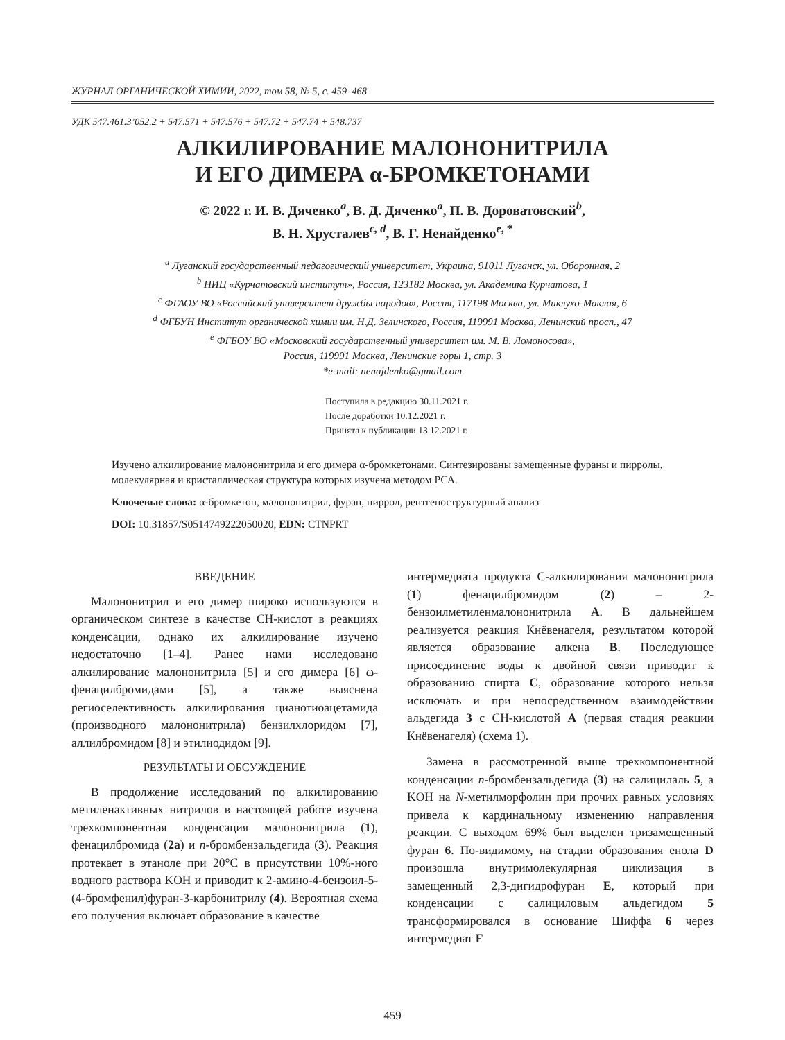ЖУРНАЛ ОРГАНИЧЕСКОЙ ХИМИИ, 2022, том 58, № 5, с. 459–468
УДК 547.461.3’052.2 + 547.571 + 547.576 + 547.72 + 547.74 + 548.737
АЛКИЛИРОВАНИЕ МАЛОНОНИТРИЛА
И ЕГО ДИМЕРА α-БРОМКЕТОНАМИ
© 2022 г. И. В. Дяченко<sup>a</sup>, В. Д. Дяченко<sup>a</sup>, П. В. Дороватовский<sup>b</sup>,
В. Н. Хрусталев<sup>c, d</sup>, В. Г. Ненайденко<sup>e, *</sup>
<sup>a</sup> Луганский государственный педагогический университет, Украина, 91011 Луганск, ул. Оборонная, 2
<sup>b</sup> НИЦ «Курчатовский институт», Россия, 123182 Москва, ул. Академика Курчатова, 1
<sup>c</sup> ФГАОУ ВО «Российский университет дружбы народов», Россия, 117198 Москва, ул. Миклухо-Маклая, 6
<sup>d</sup> ФГБУН Институт органической химии им. Н.Д. Зелинского, Россия, 119991 Москва, Ленинский просп., 47
<sup>e</sup> ФГБОУ ВО «Московский государственный университет им. М. В. Ломоносова»,
Россия, 119991 Москва, Ленинские горы 1, стр. 3
*e-mail: nenajdenko@gmail.com
Поступила в редакцию 30.11.2021 г.
После доработки 10.12.2021 г.
Принята к публикации 13.12.2021 г.
Изучено алкилирование малононитрила и его димера α-бромкетонами. Синтезированы замещенные фураны и пирролы, молекулярная и кристаллическая структура которых изучена методом РСА.
Ключевые слова: α-бромкетон, малононитрил, фуран, пиррол, рентгеноструктурный анализ
DOI: 10.31857/S0514749222050020, EDN: CTNPRT
ВВЕДЕНИЕ
Малононитрил и его димер широко используются в органическом синтезе в качестве CH-кислот в реакциях конденсации, однако их алкилирование изучено недостаточно [1–4]. Ранее нами исследовано алкилирование малононитрила [5] и его димера [6] ω-фенацилбромидами [5], а также выяснена региоселективность алкилирования цианотиоацетамида (производного малононитрила) бензилхлоридом [7], аллилбромидом [8] и этилиодидом [9].
РЕЗУЛЬТАТЫ И ОБСУЖДЕНИЕ
В продолжение исследований по алкилированию метиленактивных нитрилов в настоящей работе изучена трехкомпонентная конденсация малононитрила (1), фенацилбромида (2a) и n-бромбензальдегида (3). Реакция протекает в этаноле при 20°C в присутствии 10%-ного водного раствора KOH и приводит к 2-амино-4-бензоил-5-(4-бромфенил)фуран-3-карбонитрилу (4). Вероятная схема его получения включает образование в качестве
интермедиата продукта С-алкилирования малононитрила (1) фенацилбромидом (2) – 2-бензоилметиленмалононитрила A. В дальнейшем реализуется реакция Кнёвенагеля, результатом которой является образование алкена B. Последующее присоединение воды к двойной связи приводит к образованию спирта C, образование которого нельзя исключать и при непосредственном взаимодействии альдегида 3 с CH-кислотой A (первая стадия реакции Кнёвенагеля) (схема 1).
Замена в рассмотренной выше трехкомпонентной конденсации n-бромбензальдегида (3) на салицилаль 5, а KOH на N-метилморфолин при прочих равных условиях привела к кардинальному изменению направления реакции. С выходом 69% был выделен тризамещенный фуран 6. По-видимому, на стадии образования енола D произошла внутримолекулярная циклизация в замещенный 2,3-дигидрофуран E, который при конденсации с салициловым альдегидом 5 трансформировался в основание Шиффа 6 через интермедиат F
459